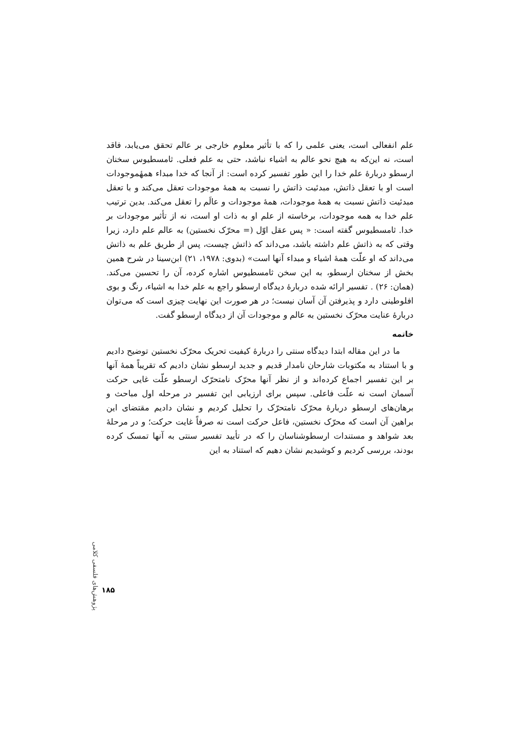علم انفعالی است، یعنی علمی را که با تأثیر معلوم خارجی بر عالم تحقق می‌یابد، فاقد است، نه این‌که به هیچ نحو عالم به اشیاء نباشد، حتی به علم فعلی. ثامسطیوس سخنان ارسطو دربارهٔ علم خدا را این طور تفسیر کرده است: از آنجا که خدا مبداء همهٔموجودات است او با تعقل ذاتش، مبدئیت ذاتش را نسبت به همهٔ موجودات تعقل می‌کند و با تعقل مبدئیت ذاتش نسبت به همهٔ موجودات، همهٔ موجودات و عالَم را تعقل می‌کند. بدین ترتیب علم خدا به همه موجودات، برخاسته از علم او به ذات او است، نه از تأثیر موجودات بر خدا. ثامسطیوس گفته است: « پس عقل اوّل (= محرّک نخستین) به عالم علم دارد، زیرا وقتی که به ذاتش علم داشته باشد، می‌داند که ذاتش چیست، پس از طریق علم به ذاتش می‌داند که او علّت همهٔ اشیاء و مبداء آنها است» (بدوی: ۱۹۷۸، ۲۱) ابن‌سینا در شرح همین بخش از سخنان ارسطو، به این سخن ثامسطیوس اشاره کرده، آن را تحسین می‌کند. (همان: ۲۶) . تفسیر ارائه شده دربارهٔ دیدگاه ارسطو راجع به علم خدا به اشیاء، رنگ و بوی افلوطینی دارد و پذیرفتن آن آسان نیست؛ در هر صورت این نهایت چیزی است که می‌توان دربارهٔ عنایت محرّک نخستین به عالم و موجودات آن از دیدگاه ارسطو گفت.
خاتمه
ما در این مقاله ابتدا دیدگاه سنتی را دربارهٔ کیفیت تحریک محرّک نخستین توضیح دادیم و با استناد به مکتوبات شارحان نامدار قدیم و جدید ارسطو نشان دادیم که تقریباً همهٔ آنها بر این تفسیر اجماع کرده‌اند و از نظر آنها محرّک نامتحرّک ارسطو علّت غایی حرکت آسمان است نه علّت فاعلی. سپس برای ارزیابی این تفسیر در مرحله اول مباحث و برهان‌های ارسطو دربارهٔ محرّک نامتحرّک را تحلیل کردیم و نشان دادیم مقتضای این براهین آن است که محرّک نخستین، فاعل حرکت است نه صرفاً غایت حرکت؛ و در مرحلهٔ بعد شواهد و مستندات ارسطوشناسان را که در تأیید تفسیر سنتی به آنها تمسک کرده بودند، بررسی کردیم و کوشیدیم نشان دهیم که استناد به این
پژوهش‌های فلسفی کلامی
۱۸۵